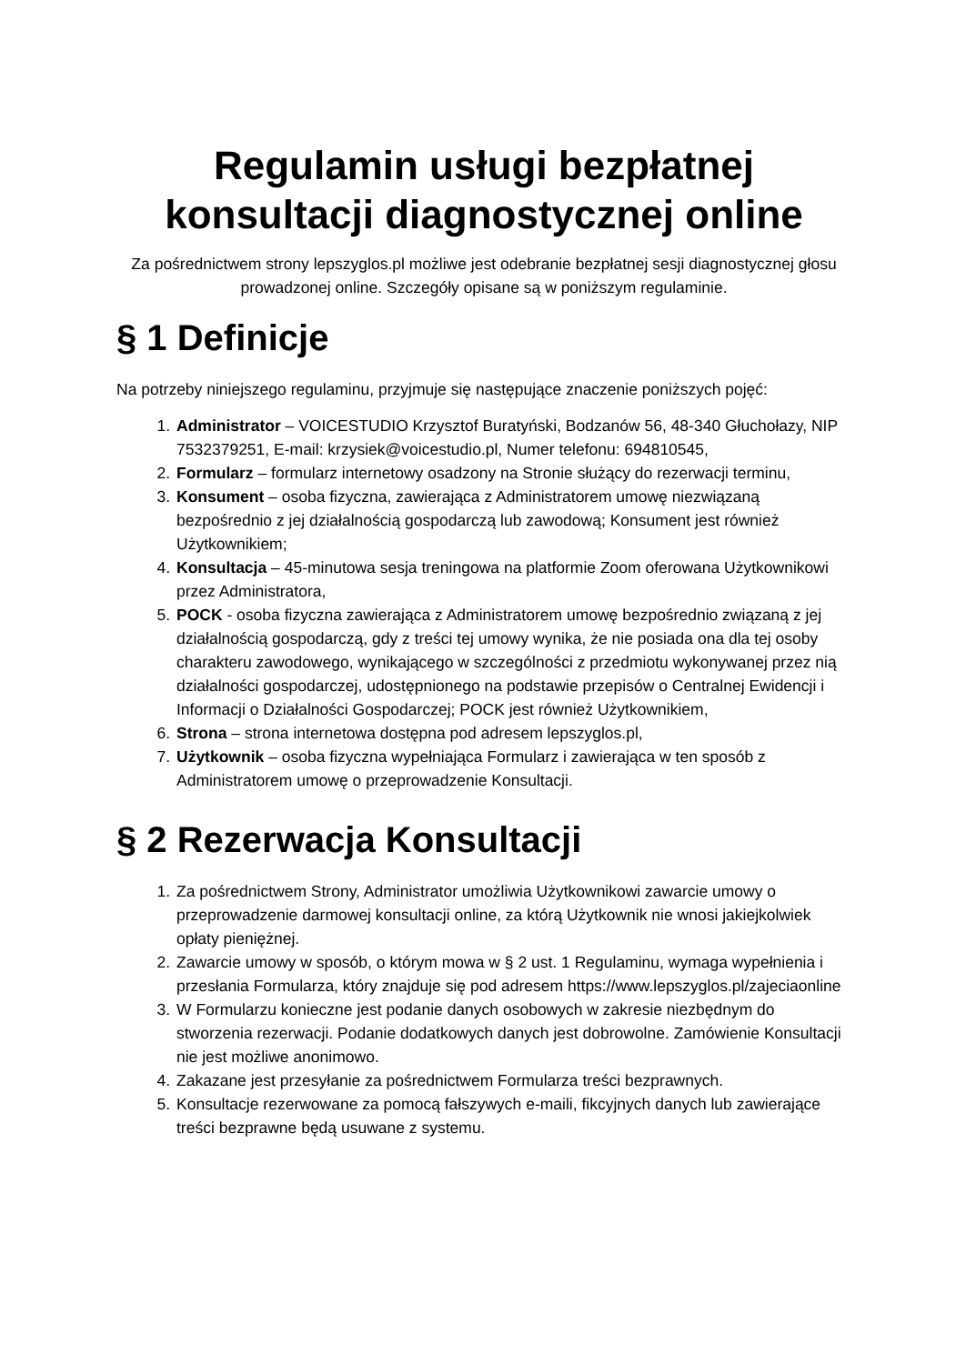Regulamin usługi bezpłatnej konsultacji diagnostycznej online
Za pośrednictwem strony lepszyglos.pl możliwe jest odebranie bezpłatnej sesji diagnostycznej głosu prowadzonej online. Szczegóły opisane są w poniższym regulaminie.
§ 1 Definicje
Na potrzeby niniejszego regulaminu, przyjmuje się następujące znaczenie poniższych pojęć:
1. Administrator – VOICESTUDIO Krzysztof Buratyński, Bodzanów 56, 48-340 Głuchołazy, NIP 7532379251, E-mail: krzysiek@voicestudio.pl, Numer telefonu: 694810545,
2. Formularz – formularz internetowy osadzony na Stronie służący do rezerwacji terminu,
3. Konsument – osoba fizyczna, zawierająca z Administratorem umowę niezwiązaną bezpośrednio z jej działalnością gospodarczą lub zawodową; Konsument jest również Użytkownikiem;
4. Konsultacja – 45-minutowa sesja treningowa na platformie Zoom oferowana Użytkownikowi przez Administratora,
5. POCK - osoba fizyczna zawierająca z Administratorem umowę bezpośrednio związaną z jej działalnością gospodarczą, gdy z treści tej umowy wynika, że nie posiada ona dla tej osoby charakteru zawodowego, wynikającego w szczególności z przedmiotu wykonywanej przez nią działalności gospodarczej, udostępnionego na podstawie przepisów o Centralnej Ewidencji i Informacji o Działalności Gospodarczej; POCK jest również Użytkownikiem,
6. Strona – strona internetowa dostępna pod adresem lepszyglos.pl,
7. Użytkownik – osoba fizyczna wypełniająca Formularz i zawierająca w ten sposób z Administratorem umowę o przeprowadzenie Konsultacji.
§ 2 Rezerwacja Konsultacji
1. Za pośrednictwem Strony, Administrator umożliwia Użytkownikowi zawarcie umowy o przeprowadzenie darmowej konsultacji online, za którą Użytkownik nie wnosi jakiejkolwiek opłaty pieniężnej.
2. Zawarcie umowy w sposób, o którym mowa w § 2 ust. 1 Regulaminu, wymaga wypełnienia i przesłania Formularza, który znajduje się pod adresem https://www.lepszyglos.pl/zajeciaonline
3. W Formularzu konieczne jest podanie danych osobowych w zakresie niezbędnym do stworzenia rezerwacji. Podanie dodatkowych danych jest dobrowolne. Zamówienie Konsultacji nie jest możliwe anonimowo.
4. Zakazane jest przesyłanie za pośrednictwem Formularza treści bezprawnych.
5. Konsultacje rezerwowane za pomocą fałszywych e-maili, fikcyjnych danych lub zawierające treści bezprawne będą usuwane z systemu.